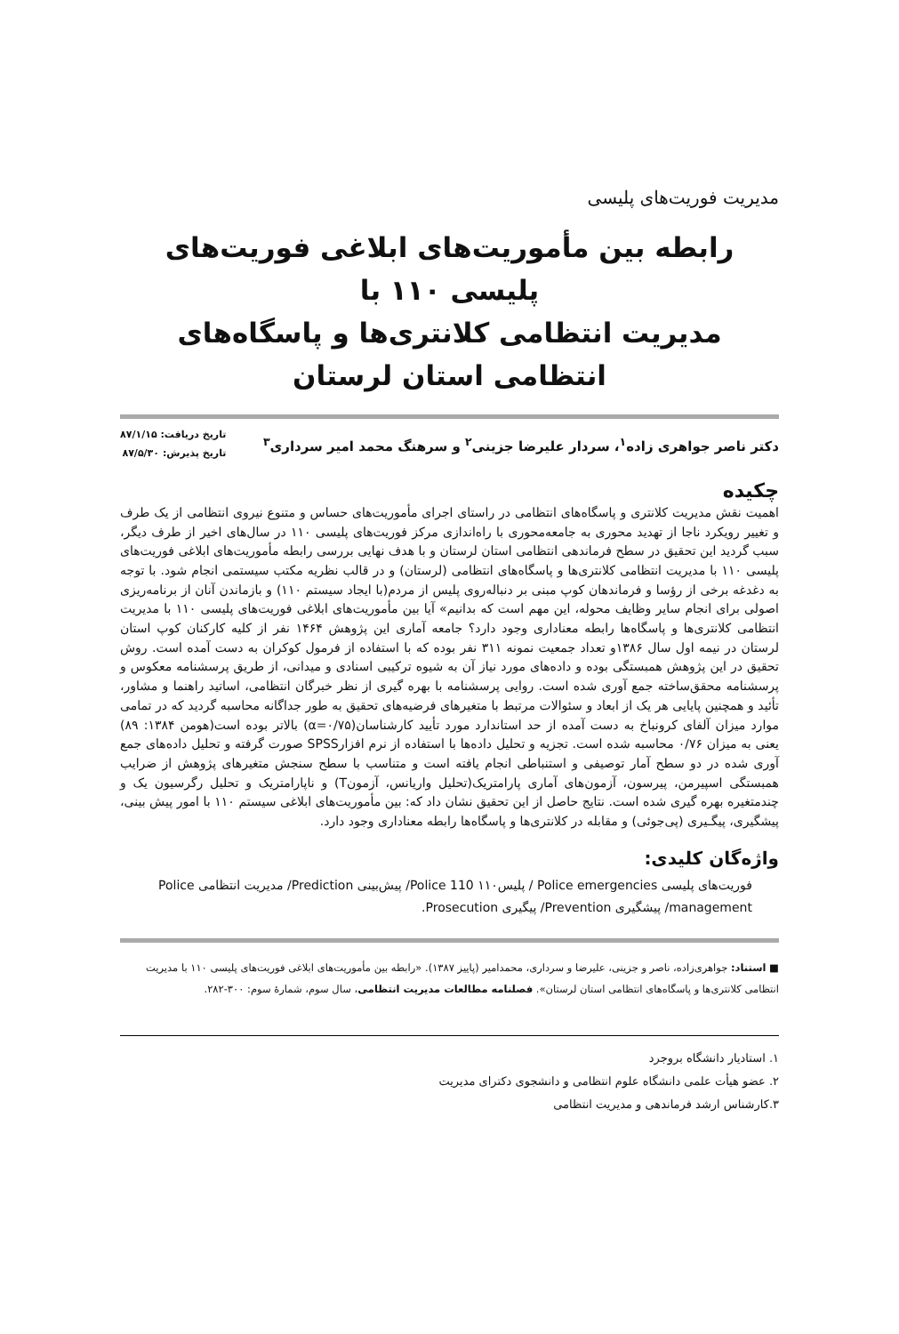مدیریت فوریت‌های پلیسی
رابطه بین مأموریت‌های ابلاغی فوریت‌های پلیسی ۱۱۰ با
مدیریت انتظامی کلانتری‌ها و پاسگاه‌های
انتظامی استان لرستان
دکتر ناصر جواهری زاده<sup>۱</sup>، سردار علیرضا جزینی<sup>۲</sup> و سرهنگ محمد امیر سرداری<sup>۳</sup>
تاریخ دریافت: ۸۷/۱/۱۵
تاریخ پذیرش: ۸۷/۵/۳۰
چکیده
اهمیت نقش مدیریت کلانتری و پاسگاه‌های انتظامی در راستای اجرای مأموریت‌های حساس و متنوع نیروی انتظامی از یک طرف و تغییر رویکرد ناجا از تهدید محوری به جامعه‌محوری با راه‌اندازی مرکز فوریت‌های پلیسی ۱۱۰ در سال‌های اخیر از طرف دیگر، سبب گردید این تحقیق در سطح فرماندهی انتظامی استان لرستان و با هدف نهایی بررسی رابطه مأموریت‌های ابلاغی فوریت‌های پلیسی ۱۱۰ با مدیریت انتظامی کلانتری‌ها و پاسگاه‌های انتظامی (لرستان) و در قالب نظریه مکتب سیستمی انجام شود. با توجه به دغدغه برخی از رؤسا و فرماندهان کوپ مبنی بر دنباله‌روی پلیس از مردم(با ایجاد سیستم ۱۱۰) و بازماندن آنان از برنامه‌ریزی اصولی برای انجام سایر وظایف محوله، این مهم است که بدانیم» آیا بین مأموریت‌های ابلاغی فوریت‌های پلیسی ۱۱۰ با مدیریت انتظامی کلانتری‌ها و پاسگاه‌ها رابطه معناداری وجود دارد؟ جامعه آماری این پژوهش ۱۴۶۴ نفر از کلیه کارکنان کوپ استان لرستان در نیمه اول سال ۱۳۸۶و تعداد جمعیت نمونه ۳۱۱ نفر بوده که با استفاده از فرمول کوکران به دست آمده است. روش تحقیق در این پژوهش همبستگی بوده و داده‌های مورد نیاز آن به شیوه ترکیبی اسنادی و میدانی، از طریق پرسشنامه معکوس و پرسشنامه محقق‌ساخته جمع آوری شده است. روایی پرسشنامه با بهره گیری از نظر خبرگان انتظامی، اساتید راهنما و مشاور، تأئید و همچنین پایایی هر یک از ابعاد و سئوالات مرتبط با متغیرهای فرضیه‌های تحقیق به طور جداگانه محاسبه گردید که در تمامی موارد میزان آلفای کرونباخ به دست آمده از حد استاندارد مورد تأیید کارشناسان(α=۰/۷۵) بالاتر بوده است(هومن ۱۳۸۴: ۸۹) یعنی به میزان ۰/۷۶ محاسبه شده است. تجزیه و تحلیل داده‌ها با استفاده از نرم افزارSPSS صورت گرفته و تحلیل داده‌های جمع آوری شده در دو سطح آمار توصیفی و استنباطی انجام یافته است و متناسب با سطح سنجش متغیرهای پژوهش از ضرایب همبستگی اسپیرمن، پیرسون، آزمون‌های آماری پارامتریک(تحلیل واریانس، آزمونT) و ناپارامتریک و تحلیل رگرسیون یک و چندمتغیره بهره گیری شده است. نتایج حاصل از این تحقیق نشان داد که: بین مأموریت‌های ابلاغی سیستم ۱۱۰ با امور پیش بینی، پیشگیری، پیگـیری (پی‌جوئی) و مقابله در کلانتری‌ها و پاسگاه‌ها رابطه معناداری وجود دارد.
واژه‌گان کلیدی:
فوریت‌های پلیسی Police emergencies / پلیس۱۱۰ Police 110/ پیش‌بینی Prediction/ مدیریت انتظامی Police management/ پیشگیری Prevention/ پیگیری Prosecution.
■ استناد: جواهری‌زاده، ناصر و جزینی، علیرضا و سرداری، محمدامیر (پاییز ۱۳۸۷). «رابطه بین مأموریت‌های ابلاغی فوریت‌های پلیسی ۱۱۰ با مدیریت انتظامی کلانتری‌ها و پاسگاه‌های انتظامی استان لرستان». فصلنامه مطالعات مدیریت انتظامی، سال سوم، شمارهٔ سوم: ۳۰۰-۲۸۲.
۱. استادیار دانشگاه بروجرد
۲. عضو هیأت علمی دانشگاه علوم انتظامی و دانشجوی دکترای مدیریت
۳.کارشناس ارشد فرماندهی و مدیریت انتظامی